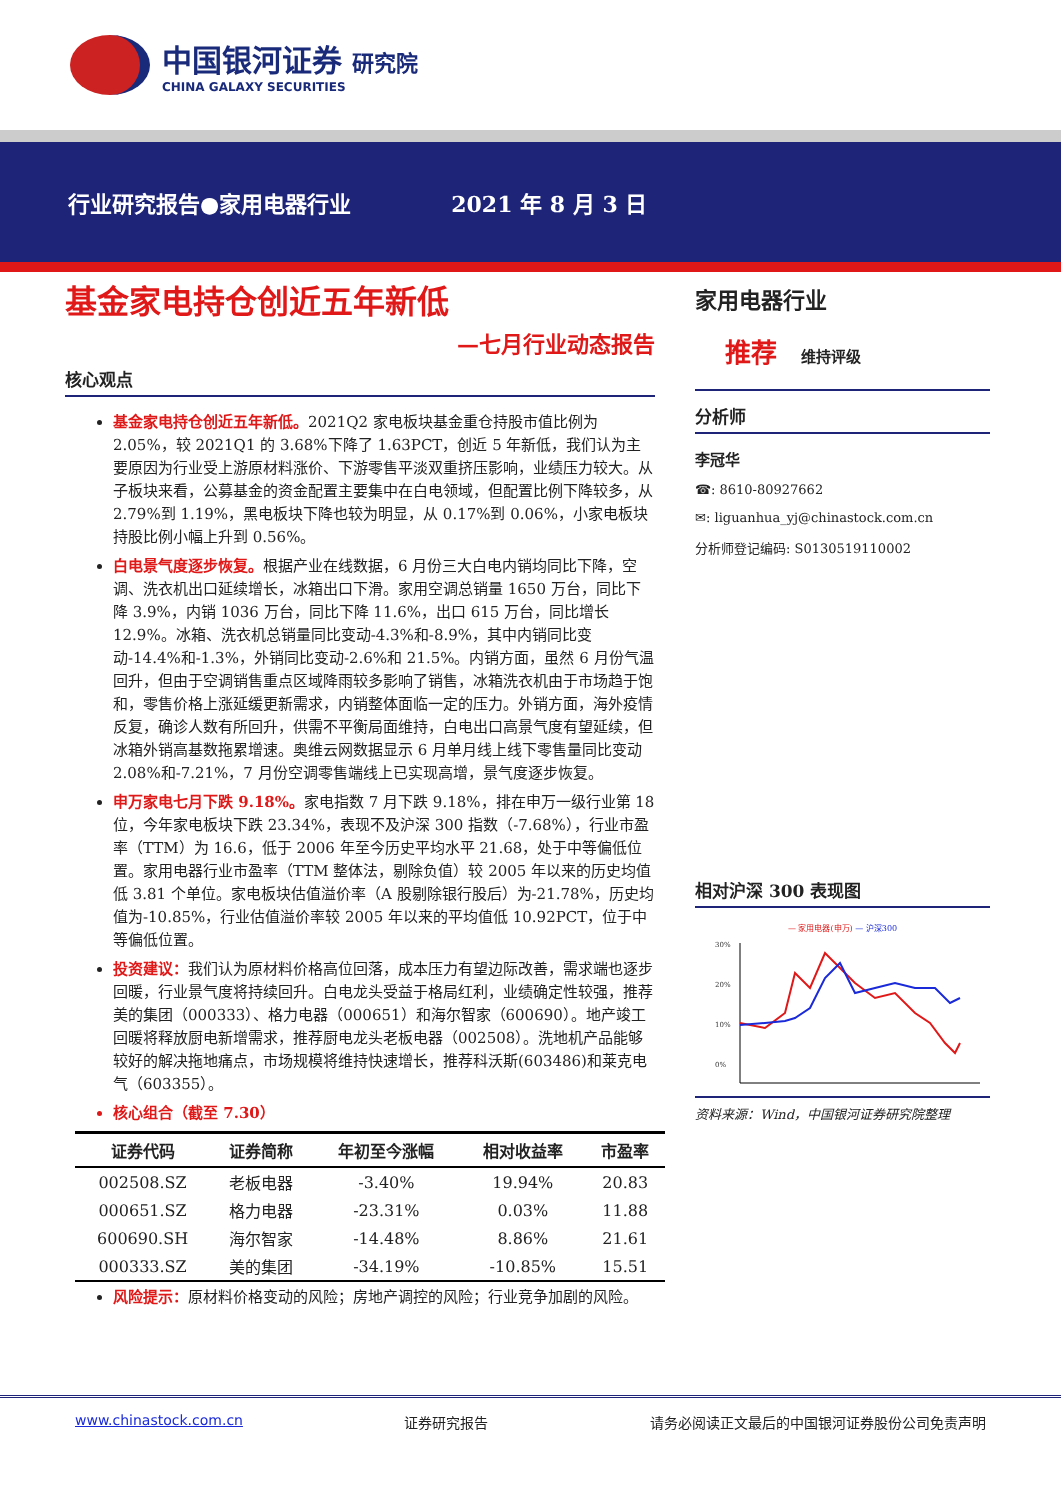中国银河证券 研究院
CHINA GALAXY SECURITIES
行业研究报告●家用电器行业 2021 年 8 月 3 日
基金家电持仓创近五年新低
—七月行业动态报告
核心观点
基金家电持仓创近五年新低。2021Q2 家电板块基金重仓持股市值比例为 2.05%，较 2021Q1 的 3.68%下降了 1.63PCT，创近 5 年新低，我们认为主要原因为行业受上游原材料涨价、下游零售平淡双重挤压影响，业绩压力较大。从子板块来看，公募基金的资金配置主要集中在白电领域，但配置比例下降较多，从 2.79%到 1.19%，黑电板块下降也较为明显，从 0.17%到 0.06%，小家电板块持股比例小幅上升到 0.56%。
白电景气度逐步恢复。根据产业在线数据，6 月份三大白电内销均同比下降，空调、洗衣机出口延续增长，冰箱出口下滑。家用空调总销量 1650 万台，同比下降 3.9%，内销 1036 万台，同比下降 11.6%，出口 615 万台，同比增长 12.9%。冰箱、洗衣机总销量同比变动-4.3%和-8.9%，其中内销同比变动-14.4%和-1.3%，外销同比变动-2.6%和 21.5%。内销方面，虽然 6 月份气温回升，但由于空调销售重点区域降雨较多影响了销售，冰箱洗衣机由于市场趋于饱和，零售价格上涨延缓更新需求，内销整体面临一定的压力。外销方面，海外疫情反复，确诊人数有所回升，供需不平衡局面维持，白电出口高景气度有望延续，但冰箱外销高基数拖累增速。奥维云网数据显示 6 月单月线上线下零售量同比变动 2.08%和-7.21%，7 月份空调零售端线上已实现高增，景气度逐步恢复。
申万家电七月下跌 9.18%。家电指数 7 月下跌 9.18%，排在申万一级行业第 18 位，今年家电板块下跌 23.34%，表现不及沪深 300 指数（-7.68%），行业市盈率（TTM）为 16.6，低于 2006 年至今历史平均水平 21.68，处于中等偏低位置。家用电器行业市盈率（TTM 整体法，剔除负值）较 2005 年以来的历史均值低 3.81 个单位。家电板块估值溢价率（A 股剔除银行股后）为-21.78%，历史均值为-10.85%，行业估值溢价率较 2005 年以来的平均值低 10.92PCT，位于中等偏低位置。
投资建议：我们认为原材料价格高位回落，成本压力有望边际改善，需求端也逐步回暖，行业景气度将持续回升。白电龙头受益于格局红利，业绩确定性较强，推荐美的集团（000333）、格力电器（000651）和海尔智家（600690）。地产竣工回暖将释放厨电新增需求，推荐厨电龙头老板电器（002508）。洗地机产品能够较好的解决拖地痛点，市场规模将维持快速增长，推荐科沃斯(603486)和莱克电气（603355）。
核心组合（截至 7.30）
| 证券代码 | 证券简称 | 年初至今涨幅 | 相对收益率 | 市盈率 |
| --- | --- | --- | --- | --- |
| 002508.SZ | 老板电器 | -3.40% | 19.94% | 20.83 |
| 000651.SZ | 格力电器 | -23.31% | 0.03% | 11.88 |
| 600690.SH | 海尔智家 | -14.48% | 8.86% | 21.61 |
| 000333.SZ | 美的集团 | -34.19% | -10.85% | 15.51 |
风险提示：原材料价格变动的风险；房地产调控的风险；行业竞争加剧的风险。
家用电器行业
推荐 维持评级
分析师
李冠华
☎: 8610-80927662
✉: liguanhua_yj@chinastock.com.cn
分析师登记编码: S0130519110002
相对沪深 300 表现图
— 家用电器(申万) — 沪深300
30%
20%
10%
0%
资料来源：Wind，中国银河证券研究院整理
www.chinastock.com.cn 证券研究报告 请务必阅读正文最后的中国银河证券股份公司免责声明